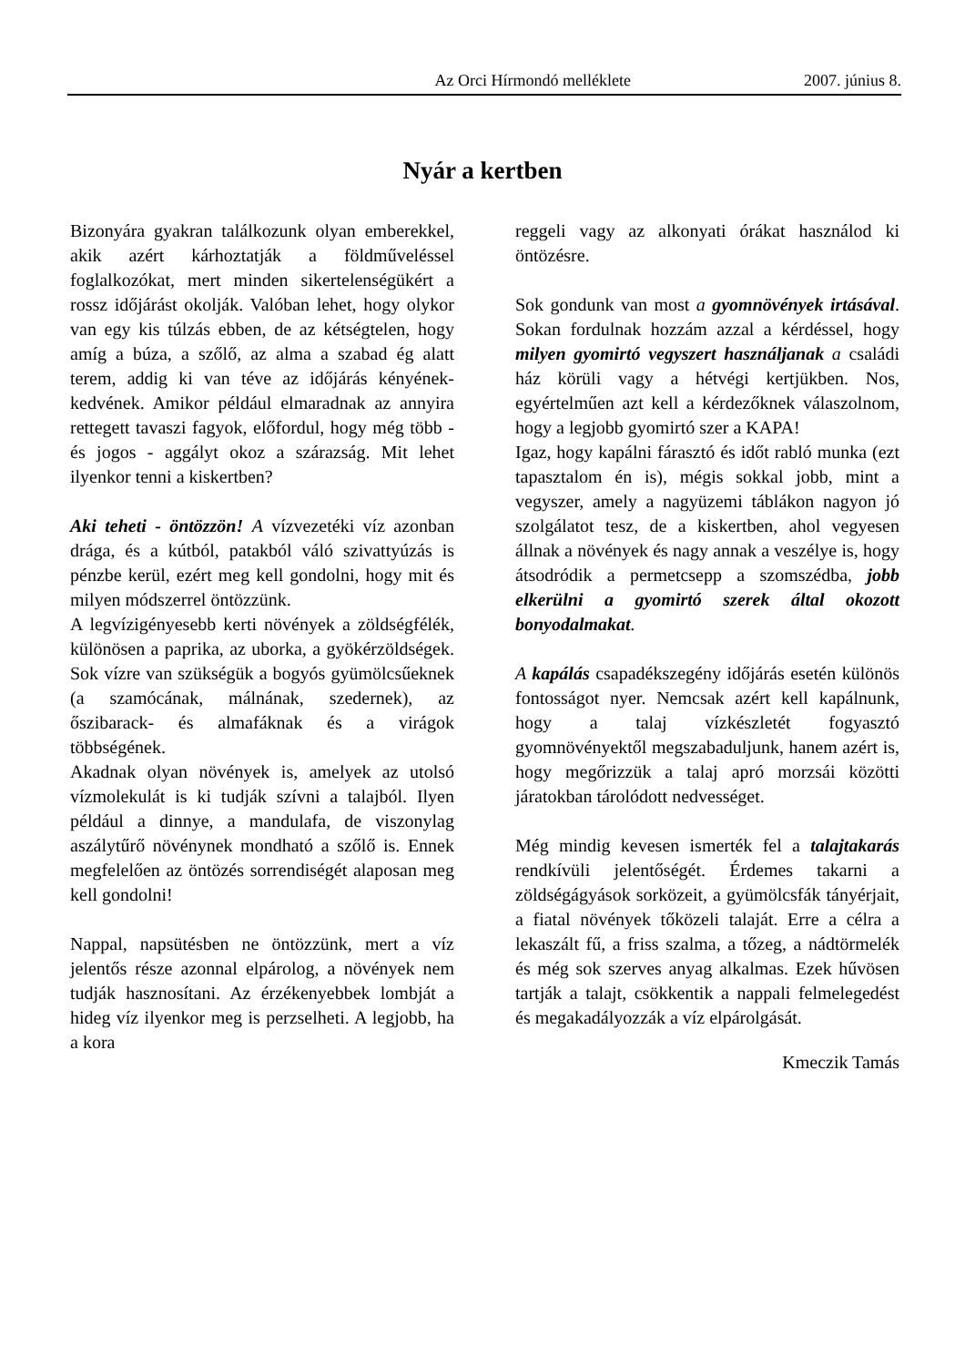Az Orci Hírmondó melléklete 2007. június 8.
Nyár a kertben
Bizonyára gyakran találkozunk olyan emberekkel, akik azért kárhoztatják a földműveléssel foglalkozókat, mert minden sikertelenségükért a rossz időjárást okolják. Valóban lehet, hogy olykor van egy kis túlzás ebben, de az kétségtelen, hogy amíg a búza, a szőlő, az alma a szabad ég alatt terem, addig ki van téve az időjárás kényének-kedvének. Amikor például elmaradnak az annyira rettegett tavaszi fagyok, előfordul, hogy még több - és jogos - aggályt okoz a szárazság. Mit lehet ilyenkor tenni a kiskertben?
Aki teheti - öntözzön! A vízvezetéki víz azonban drága, és a kútból, patakból váló szivattyúzás is pénzbe kerül, ezért meg kell gondolni, hogy mit és milyen módszerrel öntözzünk.
A legvízigényesebb kerti növények a zöldségfélék, különösen a paprika, az uborka, a gyökérzöldségek. Sok vízre van szükségük a bogyós gyümölcsűeknek (a szamócának, málnának, szedernek), az őszibarack- és almafáknak és a virágok többségének.
Akadnak olyan növények is, amelyek az utolsó vízmolekulát is ki tudják szívni a talajból. Ilyen például a dinnye, a mandulafa, de viszonylag aszálytűrő növénynek mondható a szőlő is. Ennek megfelelően az öntözés sorrendiségét alaposan meg kell gondolni!
Nappal, napsütésben ne öntözzünk, mert a víz jelentős része azonnal elpárolog, a növények nem tudják hasznosítani. Az érzékenyebbek lombját a hideg víz ilyenkor meg is perzselheti. A legjobb, ha a kora
reggeli vagy az alkonyati órákat használod ki öntözésre.
Sok gondunk van most a gyomnövények irtásával. Sokan fordulnak hozzám azzal a kérdéssel, hogy milyen gyomirtó vegyszert használjanak a családi ház körüli vagy a hétvégi kertjükben. Nos, egyértelműen azt kell a kérdezőknek válaszolnom, hogy a legjobb gyomirtó szer a KAPA!
Igaz, hogy kapálni fárasztó és időt rabló munka (ezt tapasztalom én is), mégis sokkal jobb, mint a vegyszer, amely a nagyüzemi táblákon nagyon jó szolgálatot tesz, de a kiskertben, ahol vegyesen állnak a növények és nagy annak a veszélye is, hogy átsodródik a permetcsepp a szomszédba, jobb elkerülni a gyomirtó szerek által okozott bonyodalmakat.
A kapálás csapadékszegény időjárás esetén különös fontosságot nyer. Nemcsak azért kell kapálnunk, hogy a talaj vízkészletét fogyasztó gyomnövényektől megszabaduljunk, hanem azért is, hogy megőrizzük a talaj apró morzsái közötti járatokban tárolódott nedvességet.
Még mindig kevesen ismerték fel a talajtakarás rendkívüli jelentőségét. Érdemes takarni a zöldségágyások sorközeit, a gyümölcsfák tányérjait, a fiatal növények tőközeli talaját. Erre a célra a lekaszált fű, a friss szalma, a tőzeg, a nádtörmelék és még sok szerves anyag alkalmas. Ezek hűvösen tartják a talajt, csökkentik a nappali felmelegedést és megakadályozzák a víz elpárolgását.
Kmeczik Tamás